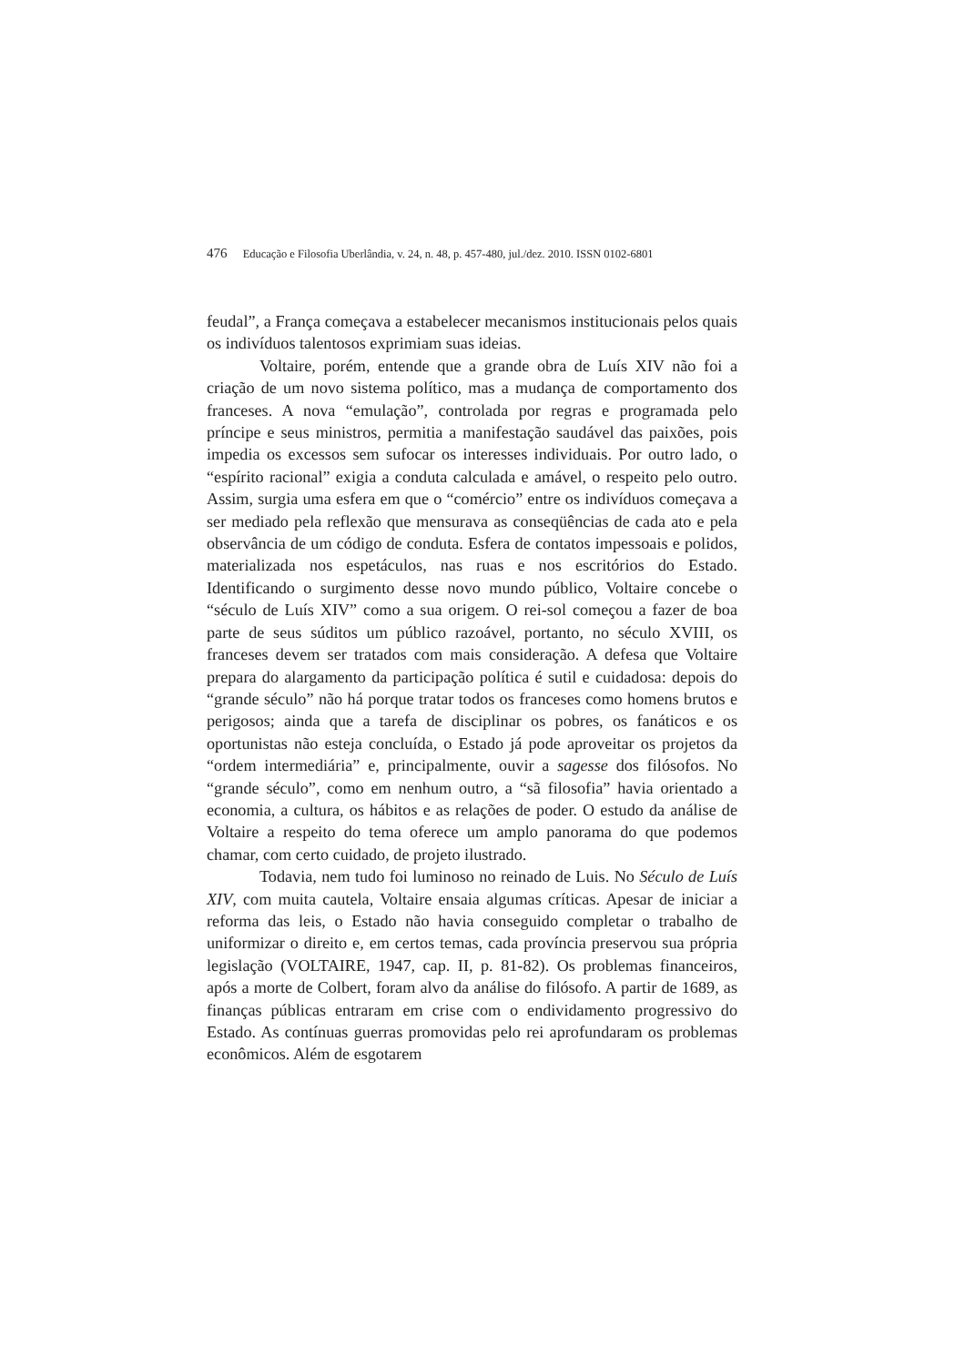476 Educação e Filosofia Uberlândia, v. 24, n. 48, p. 457-480, jul./dez. 2010. ISSN 0102-6801
feudal”, a França começava a estabelecer mecanismos institucionais pelos quais os indivíduos talentosos exprimiam suas ideias.
Voltaire, porém, entende que a grande obra de Luís XIV não foi a criação de um novo sistema político, mas a mudança de comportamento dos franceses. A nova “emulação”, controlada por regras e programada pelo príncipe e seus ministros, permitia a manifestação saudável das paixões, pois impedia os excessos sem sufocar os interesses individuais. Por outro lado, o “espírito racional” exigia a conduta calculada e amável, o respeito pelo outro. Assim, surgia uma esfera em que o “comércio” entre os indivíduos começava a ser mediado pela reflexão que mensurava as conseqüências de cada ato e pela observância de um código de conduta. Esfera de contatos impessoais e polidos, materializada nos espetáculos, nas ruas e nos escritórios do Estado. Identificando o surgimento desse novo mundo público, Voltaire concebe o “século de Luís XIV” como a sua origem. O rei-sol começou a fazer de boa parte de seus súditos um público razoável, portanto, no século XVIII, os franceses devem ser tratados com mais consideração. A defesa que Voltaire prepara do alargamento da participação política é sutil e cuidadosa: depois do “grande século” não há porque tratar todos os franceses como homens brutos e perigosos; ainda que a tarefa de disciplinar os pobres, os fanáticos e os oportunistas não esteja concluída, o Estado já pode aproveitar os projetos da “ordem intermediária” e, principalmente, ouvir a sagesse dos filósofos. No “grande século”, como em nenhum outro, a “sã filosofia” havia orientado a economia, a cultura, os hábitos e as relações de poder. O estudo da análise de Voltaire a respeito do tema oferece um amplo panorama do que podemos chamar, com certo cuidado, de projeto ilustrado.
Todavia, nem tudo foi luminoso no reinado de Luis. No Século de Luís XIV, com muita cautela, Voltaire ensaia algumas críticas. Apesar de iniciar a reforma das leis, o Estado não havia conseguido completar o trabalho de uniformizar o direito e, em certos temas, cada província preservou sua própria legislação (VOLTAIRE, 1947, cap. II, p. 81-82). Os problemas financeiros, após a morte de Colbert, foram alvo da análise do filósofo. A partir de 1689, as finanças públicas entraram em crise com o endividamento progressivo do Estado. As contínuas guerras promovidas pelo rei aprofundaram os problemas econômicos. Além de esgotarem